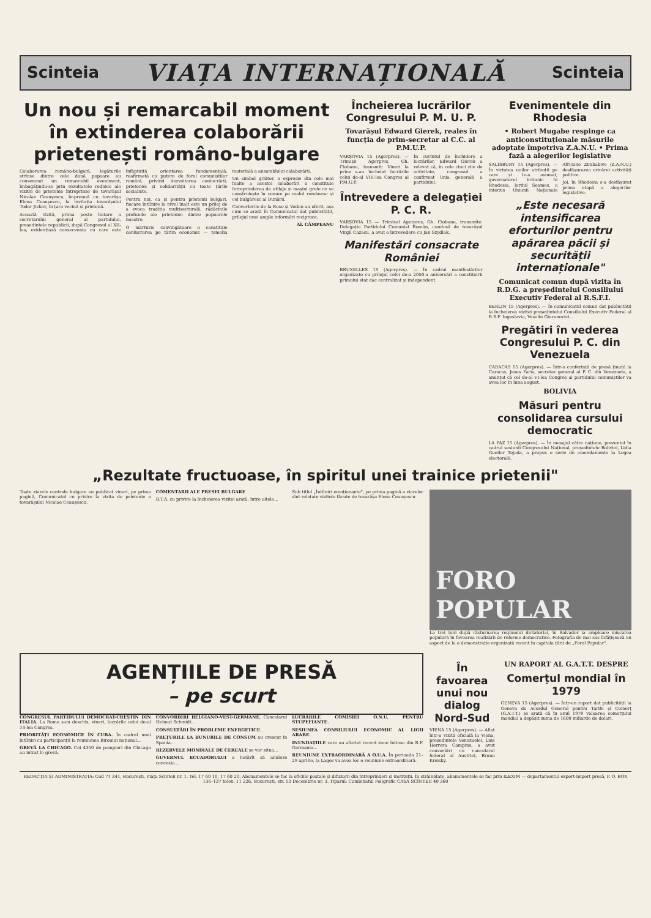Scinteia
VIAȚA INTERNAȚIONALĂ
Scinteia
Un nou și remarcabil moment în extinderea colaborării prietenești româno-bulgare
Colaborarea româno-bulgară, legăturile strînse dintre cele două popoare au consemnat un remarcabil eveniment, îmbogățindu-se prin rezultatele rodnice ale vizitei de prietenie întreprinse de tovarășul Nicolae Ceaușescu, împreună cu tovarășa Elena Ceaușescu, la invitația tovarășului Todor Jivkov, în țara vecină și prietenă.
Această vizită, prima peste hotare a secretarului general al partidului, președintele republicii, după Congresul al XII-lea, evidențiază consecvența cu care este înfăptuită orientarea fundamentală, reafirmată cu putere de forul comuniștilor români, privind dezvoltarea conlucrării, prieteniei și solidarității cu toate țările socialiste.
Pentru noi, ca și pentru prietenii bulgari, fiecare întîlnire la nivel înalt este un prilej de a evoca tradiția multisecturală, rădăcinile profunde ale prieteniei dintre popoarele noastre.
O mărturie convingătoare o constituie conlucrarea pe tărîm economic — temelia materială a ansamblului colaborării.
Un simbol grăitor, o expresie din cele mai înalte a acestei colaborări o constituie întreprinderea de utilaje și mașini grele ce se construiește în comun pe malul românesc și cel bulgăresc al Dunării.
Convorbirile de la Ruse și Voden au oferit, așa cum se arată în Comunicatul dat publicității, prilejul unei ample informări reciproce.
Al. CÂMPEANU
Încheierea lucrărilor Congresului P. M. U. P.
Tovarășul Edward Gierek, reales în funcția de prim-secretar al C.C. al P.M.U.P.
VARȘOVIA 15 (Agerpres). — Trimișii Agerpres, Gh. Ciobanu, transmit: Vineri la prînz s-au încheiat lucrările celui de-al VIII-lea Congres al P.M.U.P.
În cuvîntul de închidere a lucrărilor, Edward Gierek a relevat că, în cele cinci zile de activitate, congresul a confirmat linia generală a partidului.
Întrevedere a delegației P. C. R.
VARȘOVIA 15 — Trimisul Agerpres, Gh. Ciobanu, transmite: Delegația Partidului Comunist Român, condusă de tovarășul Virgil Cazacu, a avut o întrevedere cu Jan Szydlak.
Manifestări consacrate României
BRUXELLES 15 (Agerpres). — În cadrul manifestărilor organizate cu prilejul celei de-a 2050-a aniversări a constituirii primului stat dac centralizat și independent.
Evenimentele din Rhodesia
• Robert Mugabe respinge ca anticonstituționale măsurile adoptate împotriva Z.A.N.U. • Prima fază a alegerilor legislative
SALISBURY 15 (Agerpres). — În virtutea noilor atribuții pe care și le-a asumat, guvernatorul britanic în Rhodesia, lordul Soames, a interzis Uniunii Naționale Africane Zimbabwe (Z.A.N.U.) desfășurarea oricărei activități politice.
Joi, în Rhodesia s-a desfășurat prima etapă a alegerilor legislative.
„Este necesară intensificarea eforturilor pentru apărarea păcii și securității internaționale"
Comunicat comun după vizita în R.D.G. a președintelui Consiliului Executiv Federal al R.S.F.I.
BERLIN 15 (Agerpres). — În comunicatul comun dat publicității la încheierea vizitei președintelui Consiliului Executiv Federal al R.S.F. Iugoslavia, Veselin Giuranovici...
Pregătiri în vederea Congresului P. C. din Venezuela
CARACAS 15 (Agerpres). — Într-o conferință de presă ținută la Caracas, Jesus Faria, secretar general al P. C. din Venezuela, a anunțat că cel de-al VI-lea Congres al partidului comuniștilor va avea loc în luna august.
BOLIVIA
Măsuri pentru consolidarea cursului democratic
LA PAZ 15 (Agerpres). — În mesajul către națiune, prezentat în cadrul sesiunii Congresului Național, președintele Boliviei, Lidia Gueiler Tejada, a propus o serie de amendamente la Legea electorală.
„Rezultate fructuoase, în spiritul unei trainice prietenii"
Toate ziarele centrale bulgare au publicat vineri, pe prima pagină, Comunicatul cu privire la vizita de prietenie a tovarășului Nicolae Ceaușescu.
COMENTARII ALE PRESEI BULGARE
B.T.A. cu privire la încheierea vizitei arată, între altele...
Sub titlul „Întîlniri emoționante", pe prima pagină a ziarelor sînt relatate vizitele făcute de tovarășa Elena Ceaușescu.
FORO POPULAR
La trei luni după răsturnarea regimului dictatorial, în Salvador ia amploare mișcarea populară în favoarea realizării de reforme democratice. Fotografia de mai sus înfățișează un aspect de la o demonstrație organizată recent în capitala țării de „Forul Popular".
AGENȚIILE DE PRESĂ
– pe scurt
CONGRESUL PARTIDULUI DEMOCRAT-CREȘTIN DIN ITALIA. La Roma s-au deschis, vineri, lucrările celui de-al 14-lea Congres.
PRIORITĂȚI ECONOMICE ÎN CUBA. În cadrul unei întîlniri cu participanții la reuniunea Biroului național...
GREVĂ LA CHICAGO. Cei 4350 de pompieri din Chicago au intrat în grevă.
CONVORBIRI BELGIANO-VEST-GERMANE. Cancelarul Helmut Schmidt...
CONSULTĂRI ÎN PROBLEME ENERGETICE.
PREȚURILE LA BUNURILE DE CONSUM au crescut în Spania...
REZERVELE MONDIALE DE CEREALE se vor situa...
GUVERNUL ECUADORULUI a hotărît să anuleze concesia...
LUCRĂRILE COMISIEI O.N.U. PENTRU STUPEFIANTE.
SESIUNEA CONSILIULUI ECONOMIC AL LIGII ARABE.
INUNDAȚIILE care au afectat recent zone întinse din R.F. Germania...
REUNIUNE EXTRAORDINARĂ A O.U.A. În perioada 21–29 aprilie, la Lagos va avea loc o reuniune extraordinară.
În favoarea unui nou dialog Nord-Sud
VIENA 15 (Agerpres). — Aflat într-o vizită oficială la Viena, președintele Venezuelei, Luis Herrera Campins, a avut convorbiri cu cancelarul federal al Austriei, Bruno Kreisky.
UN RAPORT AL G.A.T.T. DESPRE
Comerțul mondial în 1979
GENEVA 15 (Agerpres). — Într-un raport dat publicității la Geneva de Acordul General pentru Tarife și Comerț (G.A.T.T.) se arată că în anul 1979 valoarea comerțului mondial a depășit suma de 1600 miliarde de dolari.
REDACȚIA ȘI ADMINISTRAȚIA: Cod 71 341, București, Piața Scînteii nr. 1. Tel. 17 60 10, 17 60 20. Abonamentele se fac la oficiile poștale și difuzorii din întreprinderi și instituții. În străinătate, abonamentele se fac prin ILEXIM — departamentul export-import presă, P. O. BOX 136–137 telex: 11 226, București, str. 13 Decembrie nr. 3. Tiparul: Combinatul Poligrafic CASA SCÎNTEII 40 360